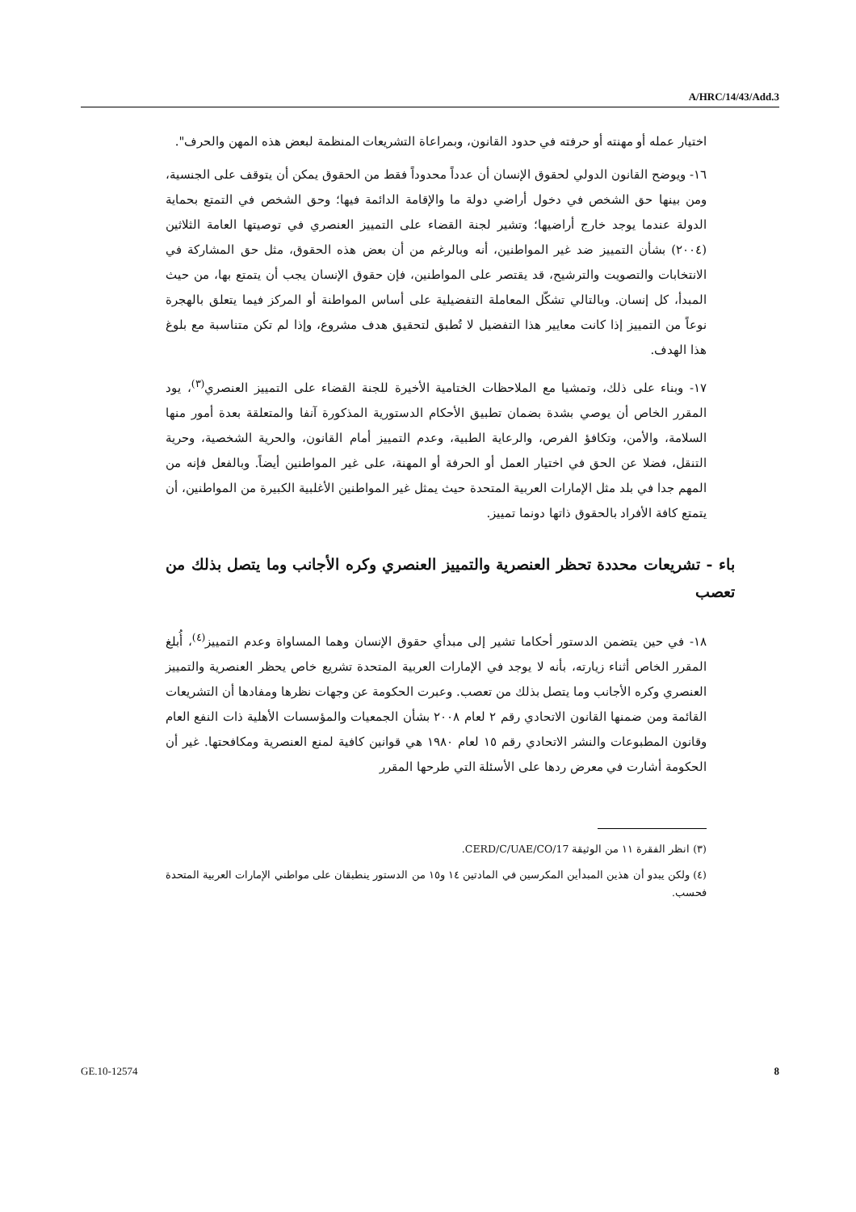A/HRC/14/43/Add.3
اختيار عمله أو مهنته أو حرفته في حدود القانون، وبمراعاة التشريعات المنظمة لبعض هذه المهن والحرف".
١٦- ويوضح القانون الدولي لحقوق الإنسان أن عدداً محدوداً فقط من الحقوق يمكن أن يتوقف على الجنسية، ومن بينها حق الشخص في دخول أراضي دولة ما والإقامة الدائمة فيها؛ وحق الشخص في التمتع بحماية الدولة عندما يوجد خارج أراضيها؛ وتشير لجنة القضاء على التمييز العنصري في توصيتها العامة الثلاثين (٢٠٠٤) بشأن التمييز ضد غير المواطنين، أنه وبالرغم من أن بعض هذه الحقوق، مثل حق المشاركة في الانتخابات والتصويت والترشيح، قد يقتصر على المواطنين، فإن حقوق الإنسان يجب أن يتمتع بها، من حيث المبدأ، كل إنسان. وبالتالي تشكّل المعاملة التفضيلية على أساس المواطنة أو المركز فيما يتعلق بالهجرة نوعاً من التمييز إذا كانت معايير هذا التفضيل لا تُطبق لتحقيق هدف مشروع، وإذا لم تكن متناسبة مع بلوغ هذا الهدف.
١٧- وبناء على ذلك، وتمشيا مع الملاحظات الختامية الأخيرة للجنة القضاء على التمييز العنصري<sup>(٣)</sup>، يود المقرر الخاص أن يوصي بشدة بضمان تطبيق الأحكام الدستورية المذكورة آنفا والمتعلقة بعدة أمور منها السلامة، والأمن، وتكافؤ الفرص، والرعاية الطبية، وعدم التمييز أمام القانون، والحرية الشخصية، وحرية التنقل، فضلا عن الحق في اختيار العمل أو الحرفة أو المهنة، على غير المواطنين أيضاً. وبالفعل فإنه من المهم جدا في بلد مثل الإمارات العربية المتحدة حيث يمثل غير المواطنين الأغلبية الكبيرة من المواطنين، أن يتمتع كافة الأفراد بالحقوق ذاتها دونما تمييز.
باء - تشريعات محددة تحظر العنصرية والتمييز العنصري وكره الأجانب وما يتصل بذلك من تعصب
١٨- في حين يتضمن الدستور أحكاما تشير إلى مبدأي حقوق الإنسان وهما المساواة وعدم التمييز<sup>(٤)</sup>، أُبلغ المقرر الخاص أثناء زيارته، بأنه لا يوجد في الإمارات العربية المتحدة تشريع خاص يحظر العنصرية والتمييز العنصري وكره الأجانب وما يتصل بذلك من تعصب. وعبرت الحكومة عن وجهات نظرها ومفادها أن التشريعات القائمة ومن ضمنها القانون الاتحادي رقم ٢ لعام ٢٠٠٨ بشأن الجمعيات والمؤسسات الأهلية ذات النفع العام وقانون المطبوعات والنشر الاتحادي رقم ١٥ لعام ١٩٨٠ هي قوانين كافية لمنع العنصرية ومكافحتها. غير أن الحكومة أشارت في معرض ردها على الأسئلة التي طرحها المقرر
(٣) انظر الفقرة ١١ من الوثيقة CERD/C/UAE/CO/17.
(٤) ولكن يبدو أن هذين المبدأين المكرسين في المادتين ١٤ و١٥ من الدستور ينطبقان على مواطني الإمارات العربية المتحدة فحسب.
GE.10-12574 8